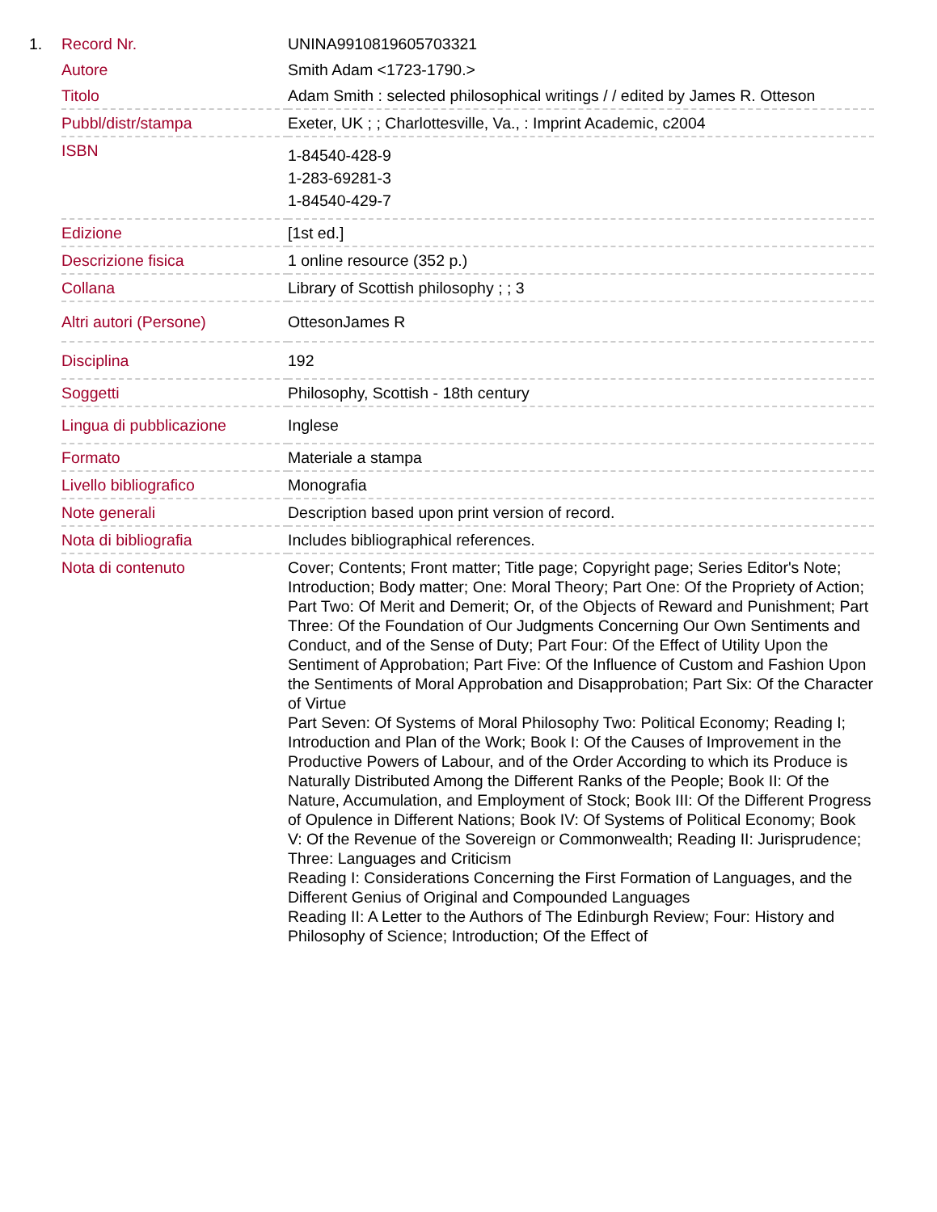| 1. | Record Nr. | UNINA9910819605703321 |
| | Autore | Smith Adam <1723-1790.> |
| | Titolo | Adam Smith : selected philosophical writings / / edited by James R. Otteson |
| | Pubbl/distr/stampa | Exeter, UK ; ; Charlottesville, Va., : Imprint Academic, c2004 |
| | ISBN | 1-84540-428-9 1-283-69281-3 1-84540-429-7 |
| | Edizione | [1st ed.] |
| | Descrizione fisica | 1 online resource (352 p.) |
| | Collana | Library of Scottish philosophy ; ; 3 |
| | Altri autori (Persone) | OttesonJames R |
| | Disciplina | 192 |
| | Soggetti | Philosophy, Scottish - 18th century |
| | Lingua di pubblicazione | Inglese |
| | Formato | Materiale a stampa |
| | Livello bibliografico | Monografia |
| | Note generali | Description based upon print version of record. |
| | Nota di bibliografia | Includes bibliographical references. |
| | Nota di contenuto | Cover; Contents; Front matter; Title page; Copyright page; Series Editor's Note; Introduction; Body matter; One: Moral Theory; Part One: Of the Propriety of Action; Part Two: Of Merit and Demerit; Or, of the Objects of Reward and Punishment; Part Three: Of the Foundation of Our Judgments Concerning Our Own Sentiments and Conduct, and of the Sense of Duty; Part Four: Of the Effect of Utility Upon the Sentiment of Approbation; Part Five: Of the Influence of Custom and Fashion Upon the Sentiments of Moral Approbation and Disapprobation; Part Six: Of the Character of Virtue Part Seven: Of Systems of Moral Philosophy Two: Political Economy; Reading I; Introduction and Plan of the Work; Book I: Of the Causes of Improvement in the Productive Powers of Labour, and of the Order According to which its Produce is Naturally Distributed Among the Different Ranks of the People; Book II: Of the Nature, Accumulation, and Employment of Stock; Book III: Of the Different Progress of Opulence in Different Nations; Book IV: Of Systems of Political Economy; Book V: Of the Revenue of the Sovereign or Commonwealth; Reading II: Jurisprudence; Three: Languages and Criticism Reading I: Considerations Concerning the First Formation of Languages, and the Different Genius of Original and Compounded Languages Reading II: A Letter to the Authors of The Edinburgh Review; Four: History and Philosophy of Science; Introduction; Of the Effect of |